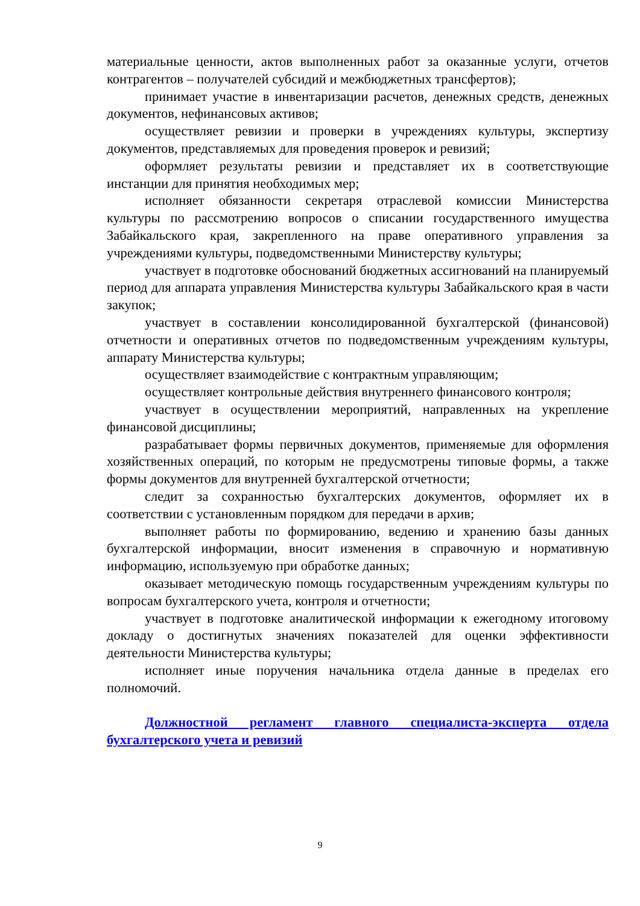материальные ценности, актов выполненных работ за оказанные услуги, отчетов контрагентов – получателей субсидий и межбюджетных трансфертов);
принимает участие в инвентаризации расчетов, денежных средств, денежных документов, нефинансовых активов;
осуществляет ревизии и проверки в учреждениях культуры, экспертизу документов, представляемых для проведения проверок и ревизий;
оформляет результаты ревизии и представляет их в соответствующие инстанции для принятия необходимых мер;
исполняет обязанности секретаря отраслевой комиссии Министерства культуры по рассмотрению вопросов о списании государственного имущества Забайкальского края, закрепленного на праве оперативного управления за учреждениями культуры, подведомственными Министерству культуры;
участвует в подготовке обоснований бюджетных ассигнований на планируемый период для аппарата управления Министерства культуры Забайкальского края в части закупок;
участвует в составлении консолидированной бухгалтерской (финансовой) отчетности и оперативных отчетов по подведомственным учреждениям культуры, аппарату Министерства культуры;
осуществляет взаимодействие с контрактным управляющим;
осуществляет контрольные действия внутреннего финансового контроля;
участвует в осуществлении мероприятий, направленных на укрепление финансовой дисциплины;
разрабатывает формы первичных документов, применяемые для оформления хозяйственных операций, по которым не предусмотрены типовые формы, а также формы документов для внутренней бухгалтерской отчетности;
следит за сохранностью бухгалтерских документов, оформляет их в соответствии с установленным порядком для передачи в архив;
выполняет работы по формированию, ведению и хранению базы данных бухгалтерской информации, вносит изменения в справочную и нормативную информацию, используемую при обработке данных;
оказывает методическую помощь государственным учреждениям культуры по вопросам бухгалтерского учета, контроля и отчетности;
участвует в подготовке аналитической информации к ежегодному итоговому докладу о достигнутых значениях показателей для оценки эффективности деятельности Министерства культуры;
исполняет иные поручения начальника отдела данные в пределах его полномочий.
Должностной регламент главного специалиста-эксперта отдела бухгалтерского учета и ревизий
9